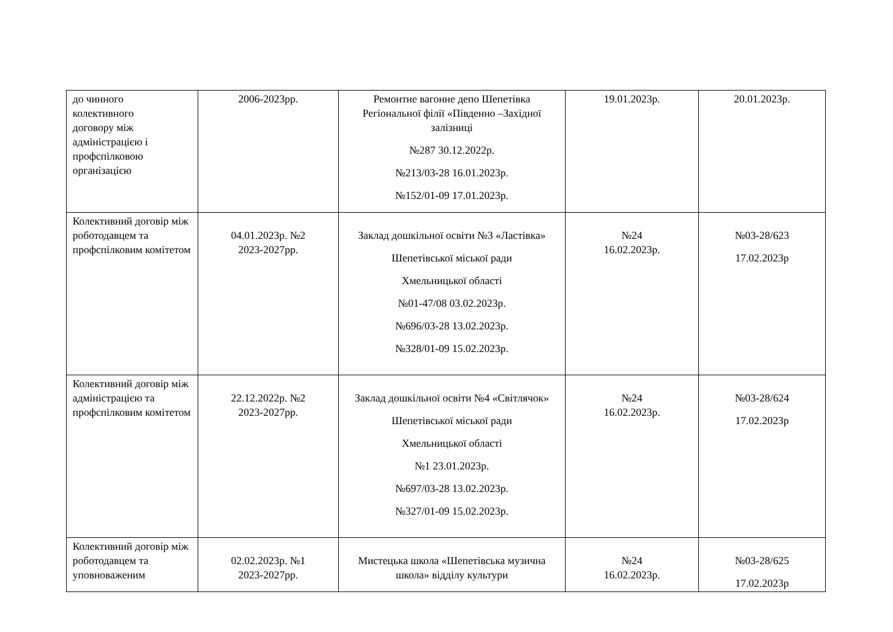| до чинного колективного договору між адміністрацією і профспілковою організацією | 2006-2023рр. | Ремонтне вагонне депо Шепетівка Регіональної філії «Південно –Західної залізниці №287 30.12.2022р. №213/03-28 16.01.2023р. №152/01-09 17.01.2023р. | 19.01.2023р. | 20.01.2023р. |
| Колективний договір між роботодавцем та профспілковим комітетом | 04.01.2023р. №2 2023-2027рр. | Заклад дошкільної освіти №3 «Ластівка» Шепетівської міської ради Хмельницької області №01-47/08 03.02.2023р. №696/03-28 13.02.2023р. №328/01-09 15.02.2023р. | №24 16.02.2023р. | №03-28/623 17.02.2023р |
| Колективний договір між адміністрацією та профспілковим комітетом | 22.12.2022р. №2 2023-2027рр. | Заклад дошкільної освіти №4 «Світлячок» Шепетівської міської ради Хмельницької області №1 23.01.2023р. №697/03-28 13.02.2023р. №327/01-09 15.02.2023р. | №24 16.02.2023р. | №03-28/624 17.02.2023р |
| Колективний договір між роботодавцем та уповноваженим | 02.02.2023р. №1 2023-2027рр. | Мистецька школа «Шепетівська музична школа» відділу культури | №24 16.02.2023р. | №03-28/625 17.02.2023р |